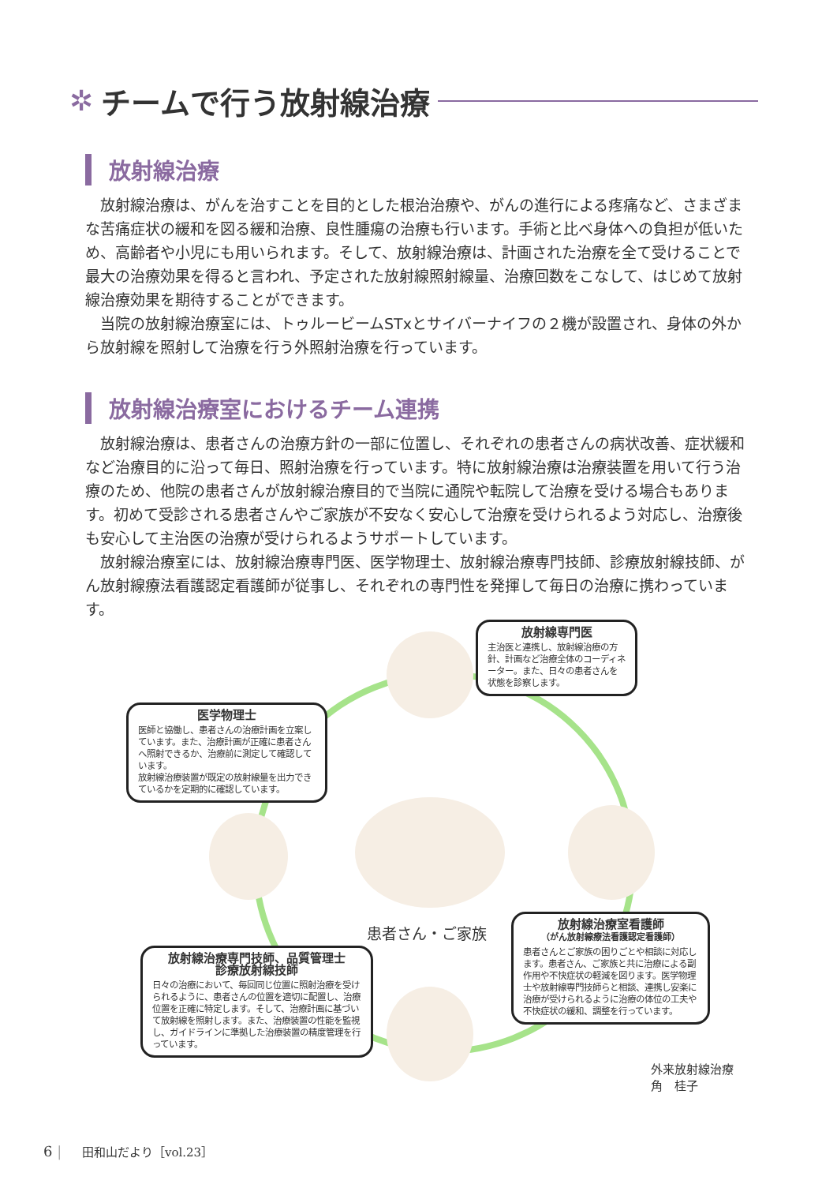✲ チームで行う放射線治療
放射線治療
放射線治療は、がんを治すことを目的とした根治治療や、がんの進行による疼痛など、さまざまな苦痛症状の緩和を図る緩和治療、良性腫瘍の治療も行います。手術と比べ身体への負担が低いため、高齢者や小児にも用いられます。そして、放射線治療は、計画された治療を全て受けることで最大の治療効果を得ると言われ、予定された放射線照射線量、治療回数をこなして、はじめて放射線治療効果を期待することができます。
当院の放射線治療室には、トゥルービームSTxとサイバーナイフの２機が設置され、身体の外から放射線を照射して治療を行う外照射治療を行っています。
放射線治療室におけるチーム連携
放射線治療は、患者さんの治療方針の一部に位置し、それぞれの患者さんの病状改善、症状緩和など治療目的に沿って毎日、照射治療を行っています。特に放射線治療は治療装置を用いて行う治療のため、他院の患者さんが放射線治療目的で当院に通院や転院して治療を受ける場合もあります。初めて受診される患者さんやご家族が不安なく安心して治療を受けられるよう対応し、治療後も安心して主治医の治療が受けられるようサポートしています。
放射線治療室には、放射線治療専門医、医学物理士、放射線治療専門技師、診療放射線技師、がん放射線療法看護認定看護師が従事し、それぞれの専門性を発揮して毎日の治療に携わっています。
患者さん・ご家族
放射線専門医
主治医と連携し、放射線治療の方針、計画など治療全体のコーディネーター。また、日々の患者さんを状態を診察します。
医学物理士
医師と協働し、患者さんの治療計画を立案しています。また、治療計画が正確に患者さんへ照射できるか、治療前に測定して確認しています。
放射線治療装置が既定の放射線量を出力できているかを定期的に確認しています。
放射線治療室看護師
（がん放射線療法看護認定看護師）
患者さんとご家族の困りごとや相談に対応します。患者さん、ご家族と共に治療による副作用や不快症状の軽減を図ります。医学物理士や放射線専門技師らと相談、連携し安楽に治療が受けられるように治療の体位の工夫や不快症状の緩和、調整を行っています。
放射線治療専門技師、品質管理士
診療放射線技師
日々の治療において、毎回同じ位置に照射治療を受けられるように、患者さんの位置を適切に配置し、治療位置を正確に特定します。そして、治療計画に基づいて放射線を照射します。また、治療装置の性能を監視し、ガイドラインに準拠した治療装置の精度管理を行っています。
外来放射線治療
角　桂子
6 | 田和山だより［vol.23］